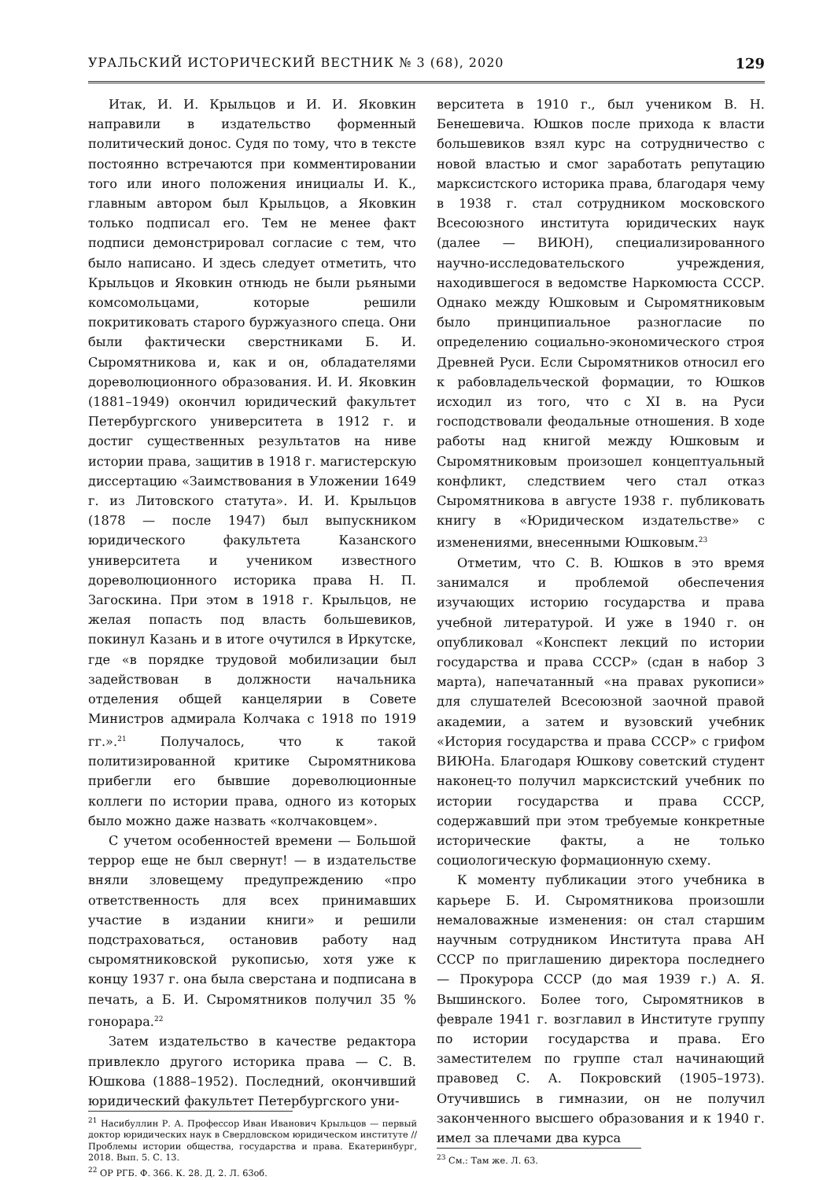УРАЛЬСКИЙ ИСТОРИЧЕСКИЙ ВЕСТНИК № 3 (68), 2020 129
Итак, И. И. Крыльцов и И. И. Яковкин направили в издательство форменный политический донос. Судя по тому, что в тексте постоянно встречаются при комментировании того или иного положения инициалы И. К., главным автором был Крыльцов, а Яковкин только подписал его. Тем не менее факт подписи демонстрировал согласие с тем, что было написано. И здесь следует отметить, что Крыльцов и Яковкин отнюдь не были рьяными комсомольцами, которые решили покритиковать старого буржуазного спеца. Они были фактически сверстниками Б. И. Сыромятникова и, как и он, обладателями дореволюционного образования. И. И. Яковкин (1881–1949) окончил юридический факультет Петербургского университета в 1912 г. и достиг существенных результатов на ниве истории права, защитив в 1918 г. магистерскую диссертацию «Заимствования в Уложении 1649 г. из Литовского статута». И. И. Крыльцов (1878 — после 1947) был выпускником юридического факультета Казанского университета и учеником известного дореволюционного историка права Н. П. Загоскина. При этом в 1918 г. Крыльцов, не желая попасть под власть большевиков, покинул Казань и в итоге очутился в Иркутске, где «в порядке трудовой мобилизации был задействован в должности начальника отделения общей канцелярии в Совете Министров адмирала Колчака с 1918 по 1919 гг.».<sup>21</sup> Получалось, что к такой политизированной критике Сыромятникова прибегли его бывшие дореволюционные коллеги по истории права, одного из которых было можно даже назвать «колчаковцем».
С учетом особенностей времени — Большой террор еще не был свернут! — в издательстве вняли зловещему предупреждению «про ответственность для всех принимавших участие в издании книги» и решили подстраховаться, остановив работу над сыромятниковской рукописью, хотя уже к концу 1937 г. она была сверстана и подписана в печать, а Б. И. Сыромятников получил 35 % гонорара.<sup>22</sup>
Затем издательство в качестве редактора привлекло другого историка права — С. В. Юшкова (1888–1952). Последний, окончивший юридический факультет Петербургского уни-
<sup>21</sup> Насибуллин Р. А. Профессор Иван Иванович Крыльцов — первый доктор юридических наук в Свердловском юридическом институте // Проблемы истории общества, государства и права. Екатеринбург, 2018. Вып. 5. С. 13.
<sup>22</sup> ОР РГБ. Ф. 366. К. 28. Д. 2. Л. 63об.
верситета в 1910 г., был учеником В. Н. Бенешевича. Юшков после прихода к власти большевиков взял курс на сотрудничество с новой властью и смог заработать репутацию марксистского историка права, благодаря чему в 1938 г. стал сотрудником московского Всесоюзного института юридических наук (далее — ВИЮН), специализированного научно-исследовательского учреждения, находившегося в ведомстве Наркомюста СССР. Однако между Юшковым и Сыромятниковым было принципиальное разногласие по определению социально-экономического строя Древней Руси. Если Сыромятников относил его к рабовладельческой формации, то Юшков исходил из того, что с XI в. на Руси господствовали феодальные отношения. В ходе работы над книгой между Юшковым и Сыромятниковым произошел концептуальный конфликт, следствием чего стал отказ Сыромятникова в августе 1938 г. публиковать книгу в «Юридическом издательстве» с изменениями, внесенными Юшковым.<sup>23</sup>
Отметим, что С. В. Юшков в это время занимался и проблемой обеспечения изучающих историю государства и права учебной литературой. И уже в 1940 г. он опубликовал «Конспект лекций по истории государства и права СССР» (сдан в набор 3 марта), напечатанный «на правах рукописи» для слушателей Всесоюзной заочной правой академии, а затем и вузовский учебник «История государства и права СССР» с грифом ВИЮНа. Благодаря Юшкову советский студент наконец-то получил марксистский учебник по истории государства и права СССР, содержавший при этом требуемые конкретные исторические факты, а не только социологическую формационную схему.
К моменту публикации этого учебника в карьере Б. И. Сыромятникова произошли немаловажные изменения: он стал старшим научным сотрудником Института права АН СССР по приглашению директора последнего — Прокурора СССР (до мая 1939 г.) А. Я. Вышинского. Более того, Сыромятников в феврале 1941 г. возглавил в Институте группу по истории государства и права. Его заместителем по группе стал начинающий правовед С. А. Покровский (1905–1973). Отучившись в гимназии, он не получил законченного высшего образования и к 1940 г. имел за плечами два курса
<sup>23</sup> См.: Там же. Л. 63.